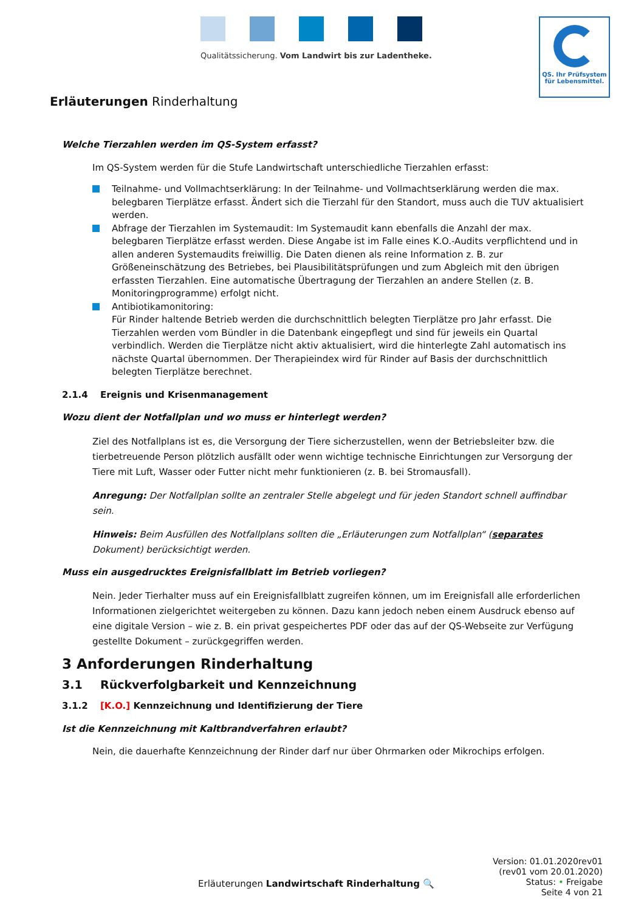Qualitätssicherung. Vom Landwirt bis zur Ladentheke.
QS. Ihr Prüfsystem
für Lebensmittel.
Erläuterungen Rinderhaltung
Welche Tierzahlen werden im QS-System erfasst?
Im QS-System werden für die Stufe Landwirtschaft unterschiedliche Tierzahlen erfasst:
Teilnahme- und Vollmachtserklärung: In der Teilnahme- und Vollmachtserklärung werden die max. belegbaren Tierplätze erfasst. Ändert sich die Tierzahl für den Standort, muss auch die TUV aktualisiert werden.
Abfrage der Tierzahlen im Systemaudit: Im Systemaudit kann ebenfalls die Anzahl der max. belegbaren Tierplätze erfasst werden. Diese Angabe ist im Falle eines K.O.-Audits verpflichtend und in allen anderen Systemaudits freiwillig. Die Daten dienen als reine Information z. B. zur Größeneinschätzung des Betriebes, bei Plausibilitätsprüfungen und zum Abgleich mit den übrigen erfassten Tierzahlen. Eine automatische Übertragung der Tierzahlen an andere Stellen (z. B. Monitoringprogramme) erfolgt nicht.
Antibiotikamonitoring:
Für Rinder haltende Betrieb werden die durchschnittlich belegten Tierplätze pro Jahr erfasst. Die Tierzahlen werden vom Bündler in die Datenbank eingepflegt und sind für jeweils ein Quartal verbindlich. Werden die Tierplätze nicht aktiv aktualisiert, wird die hinterlegte Zahl automatisch ins nächste Quartal übernommen. Der Therapieindex wird für Rinder auf Basis der durchschnittlich belegten Tierplätze berechnet.
2.1.4 Ereignis und Krisenmanagement
Wozu dient der Notfallplan und wo muss er hinterlegt werden?
Ziel des Notfallplans ist es, die Versorgung der Tiere sicherzustellen, wenn der Betriebsleiter bzw. die tierbetreuende Person plötzlich ausfällt oder wenn wichtige technische Einrichtungen zur Versorgung der Tiere mit Luft, Wasser oder Futter nicht mehr funktionieren (z. B. bei Stromausfall).
Anregung: Der Notfallplan sollte an zentraler Stelle abgelegt und für jeden Standort schnell auffindbar sein.
Hinweis: Beim Ausfüllen des Notfallplans sollten die „Erläuterungen zum Notfallplan“ (separates Dokument) berücksichtigt werden.
Muss ein ausgedrucktes Ereignisfallblatt im Betrieb vorliegen?
Nein. Jeder Tierhalter muss auf ein Ereignisfallblatt zugreifen können, um im Ereignisfall alle erforderlichen Informationen zielgerichtet weitergeben zu können. Dazu kann jedoch neben einem Ausdruck ebenso auf eine digitale Version – wie z. B. ein privat gespeichertes PDF oder das auf der QS-Webseite zur Verfügung gestellte Dokument – zurückgegriffen werden.
3 Anforderungen Rinderhaltung
3.1 Rückverfolgbarkeit und Kennzeichnung
3.1.2 [K.O.] Kennzeichnung und Identifizierung der Tiere
Ist die Kennzeichnung mit Kaltbrandverfahren erlaubt?
Nein, die dauerhafte Kennzeichnung der Rinder darf nur über Ohrmarken oder Mikrochips erfolgen.
Erläuterungen Landwirtschaft Rinderhaltung 🔍
Version: 01.01.2020rev01
(rev01 vom 20.01.2020)
Status: • Freigabe
Seite 4 von 21